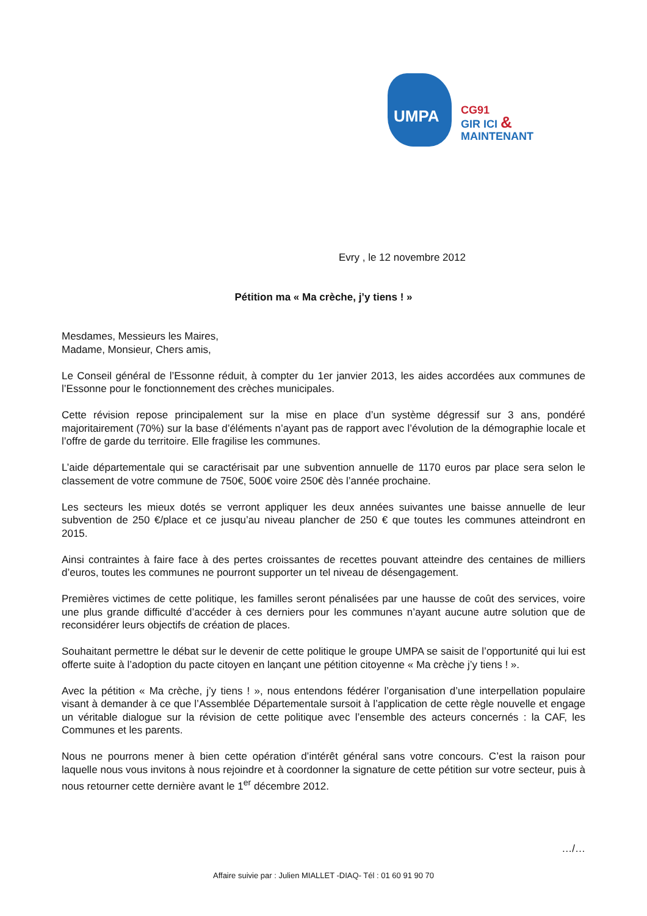UMPA
CG91
GIR ICI & MAINTENANT
Evry , le 12 novembre 2012
Pétition ma « Ma crèche, j’y tiens ! »
Mesdames, Messieurs les Maires,
Madame, Monsieur, Chers amis,
Le Conseil général de l’Essonne réduit, à compter du 1er janvier 2013, les aides accordées aux communes de l’Essonne pour le fonctionnement des crèches municipales.
Cette révision repose principalement sur la mise en place d’un système dégressif sur 3 ans, pondéré majoritairement (70%) sur la base d’éléments n’ayant pas de rapport avec l’évolution de la démographie locale et l’offre de garde du territoire. Elle fragilise les communes.
L’aide départementale qui se caractérisait par une subvention annuelle de 1170 euros par place sera selon le classement de votre commune de 750€, 500€ voire 250€ dès l’année prochaine.
Les secteurs les mieux dotés se verront appliquer les deux années suivantes une baisse annuelle de leur subvention de 250 €/place et ce jusqu’au niveau plancher de 250 € que toutes les communes atteindront en 2015.
Ainsi contraintes à faire face à des pertes croissantes de recettes pouvant atteindre des centaines de milliers d’euros, toutes les communes ne pourront supporter un tel niveau de désengagement.
Premières victimes de cette politique, les familles seront pénalisées par une hausse de coût des services, voire une plus grande difficulté d’accéder à ces derniers pour les communes n’ayant aucune autre solution que de reconsidérer leurs objectifs de création de places.
Souhaitant permettre le débat sur le devenir de cette politique le groupe UMPA se saisit de l’opportunité qui lui est offerte suite à l’adoption du pacte citoyen en lançant une pétition citoyenne « Ma crèche j’y tiens ! ».
Avec la pétition « Ma crèche, j’y tiens ! », nous entendons fédérer l’organisation d’une interpellation populaire visant à demander à ce que l’Assemblée Départementale sursoit à l’application de cette règle nouvelle et engage un véritable dialogue sur la révision de cette politique avec l’ensemble des acteurs concernés : la CAF, les Communes et les parents.
Nous ne pourrons mener à bien cette opération d’intérêt général sans votre concours. C’est la raison pour laquelle nous vous invitons à nous rejoindre et à coordonner la signature de cette pétition sur votre secteur, puis à nous retourner cette dernière avant le 1<sup>er</sup> décembre 2012.
…/…
Affaire suivie par : Julien MIALLET -DIAQ- Tél : 01 60 91 90 70